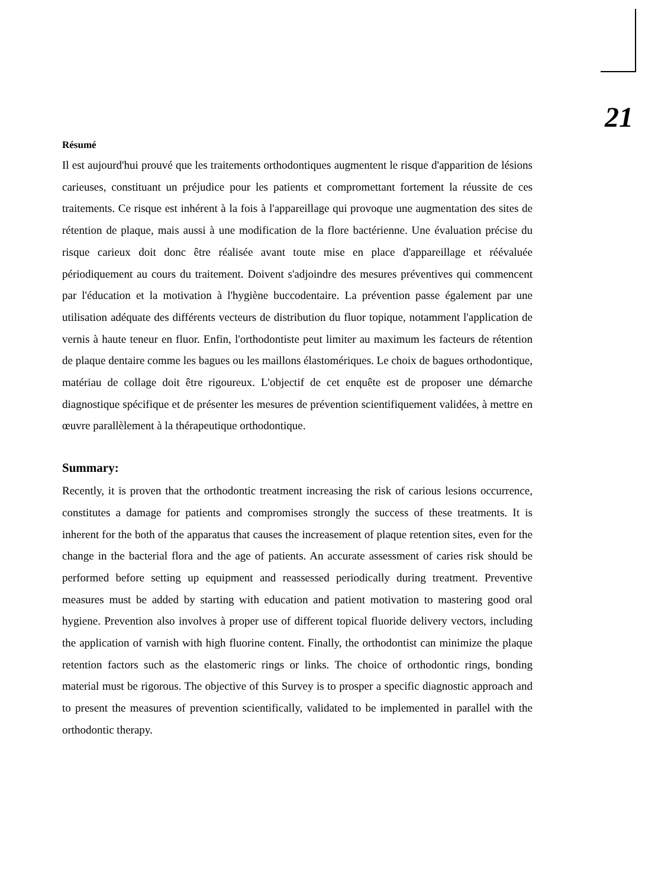21
Résumé
Il est aujourd'hui prouvé que les traitements orthodontiques augmentent le risque d'apparition de lésions carieuses, constituant un préjudice pour les patients et compromettant fortement la réussite de ces traitements. Ce risque est inhérent à la fois à l'appareillage qui provoque une augmentation des sites de rétention de plaque, mais aussi à une modification de la flore bactérienne. Une évaluation précise du risque carieux doit donc être réalisée avant toute mise en place d'appareillage et réévaluée périodiquement au cours du traitement. Doivent s'adjoindre des mesures préventives qui commencent par l'éducation et la motivation à l'hygiène buccodentaire. La prévention passe également par une utilisation adéquate des différents vecteurs de distribution du fluor topique, notamment l'application de vernis à haute teneur en fluor. Enfin, l'orthodontiste peut limiter au maximum les facteurs de rétention de plaque dentaire comme les bagues ou les maillons élastomériques. Le choix de bagues orthodontique, matériau de collage doit être rigoureux. L'objectif de cet enquête est de proposer une démarche diagnostique spécifique et de présenter les mesures de prévention scientifiquement validées, à mettre en œuvre parallèlement à la thérapeutique orthodontique.
Summary:
Recently, it is proven that the orthodontic treatment increasing the risk of carious lesions occurrence, constitutes a damage for patients and compromises strongly the success of these treatments. It is inherent for the both of the apparatus that causes the increasement of plaque retention sites, even for the change in the bacterial flora and the age of patients. An accurate assessment of caries risk should be performed before setting up equipment and reassessed periodically during treatment. Preventive measures must be added by starting with education and patient motivation to mastering good oral hygiene. Prevention also involves à proper use of different topical fluoride delivery vectors, including the application of varnish with high fluorine content. Finally, the orthodontist can minimize the plaque retention factors such as the elastomeric rings or links. The choice of orthodontic rings, bonding material must be rigorous. The objective of this Survey is to prosper a specific diagnostic approach and to present the measures of prevention scientifically, validated to be implemented in parallel with the orthodontic therapy.